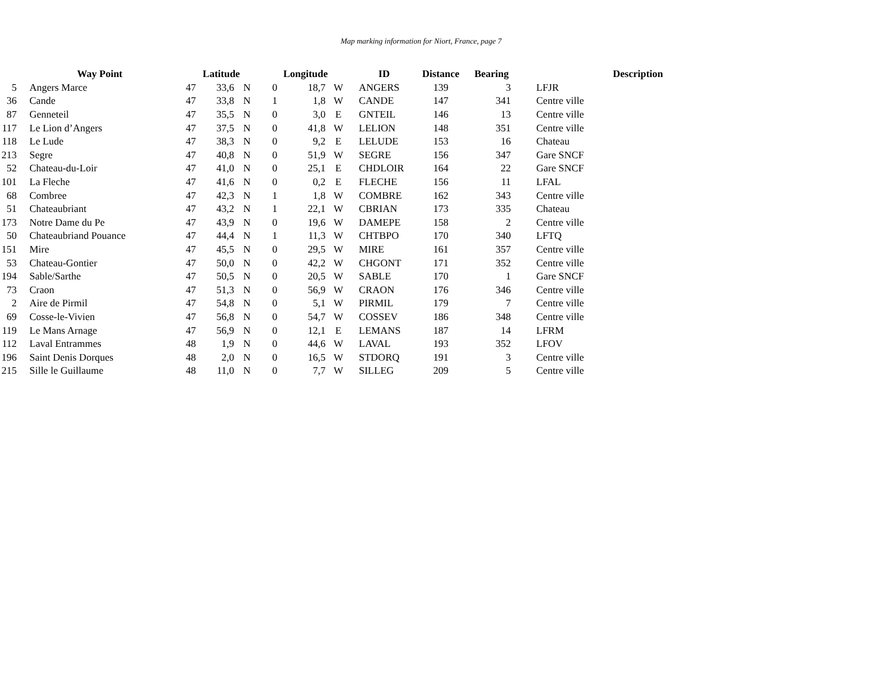Map marking information for Niort, France, page 7
| | Way Point | Latitude | | | Longitude | | | ID | Distance | Bearing | Description |
| --- | --- | --- | --- | --- | --- | --- | --- | --- | --- | --- | --- |
| 5 | Angers Marce | 47 | 33,6 | N | 0 | 18,7 | W | ANGERS | 139 | 3 | LFJR |
| 36 | Cande | 47 | 33,8 | N | 1 | 1,8 | W | CANDE | 147 | 341 | Centre ville |
| 87 | Genneteil | 47 | 35,5 | N | 0 | 3,0 | E | GNTEIL | 146 | 13 | Centre ville |
| 117 | Le Lion d’Angers | 47 | 37,5 | N | 0 | 41,8 | W | LELION | 148 | 351 | Centre ville |
| 118 | Le Lude | 47 | 38,3 | N | 0 | 9,2 | E | LELUDE | 153 | 16 | Chateau |
| 213 | Segre | 47 | 40,8 | N | 0 | 51,9 | W | SEGRE | 156 | 347 | Gare SNCF |
| 52 | Chateau-du-Loir | 47 | 41,0 | N | 0 | 25,1 | E | CHDLOIR | 164 | 22 | Gare SNCF |
| 101 | La Fleche | 47 | 41,6 | N | 0 | 0,2 | E | FLECHE | 156 | 11 | LFAL |
| 68 | Combree | 47 | 42,3 | N | 1 | 1,8 | W | COMBRE | 162 | 343 | Centre ville |
| 51 | Chateaubriant | 47 | 43,2 | N | 1 | 22,1 | W | CBRIAN | 173 | 335 | Chateau |
| 173 | Notre Dame du Pe | 47 | 43,9 | N | 0 | 19,6 | W | DAMEPE | 158 | 2 | Centre ville |
| 50 | Chateaubriand Pouance | 47 | 44,4 | N | 1 | 11,3 | W | CHTBPO | 170 | 340 | LFTQ |
| 151 | Mire | 47 | 45,5 | N | 0 | 29,5 | W | MIRE | 161 | 357 | Centre ville |
| 53 | Chateau-Gontier | 47 | 50,0 | N | 0 | 42,2 | W | CHGONT | 171 | 352 | Centre ville |
| 194 | Sable/Sarthe | 47 | 50,5 | N | 0 | 20,5 | W | SABLE | 170 | 1 | Gare SNCF |
| 73 | Craon | 47 | 51,3 | N | 0 | 56,9 | W | CRAON | 176 | 346 | Centre ville |
| 2 | Aire de Pirmil | 47 | 54,8 | N | 0 | 5,1 | W | PIRMIL | 179 | 7 | Centre ville |
| 69 | Cosse-le-Vivien | 47 | 56,8 | N | 0 | 54,7 | W | COSSEV | 186 | 348 | Centre ville |
| 119 | Le Mans Arnage | 47 | 56,9 | N | 0 | 12,1 | E | LEMANS | 187 | 14 | LFRM |
| 112 | Laval Entrammes | 48 | 1,9 | N | 0 | 44,6 | W | LAVAL | 193 | 352 | LFOV |
| 196 | Saint Denis Dorques | 48 | 2,0 | N | 0 | 16,5 | W | STDORQ | 191 | 3 | Centre ville |
| 215 | Sille le Guillaume | 48 | 11,0 | N | 0 | 7,7 | W | SILLEG | 209 | 5 | Centre ville |